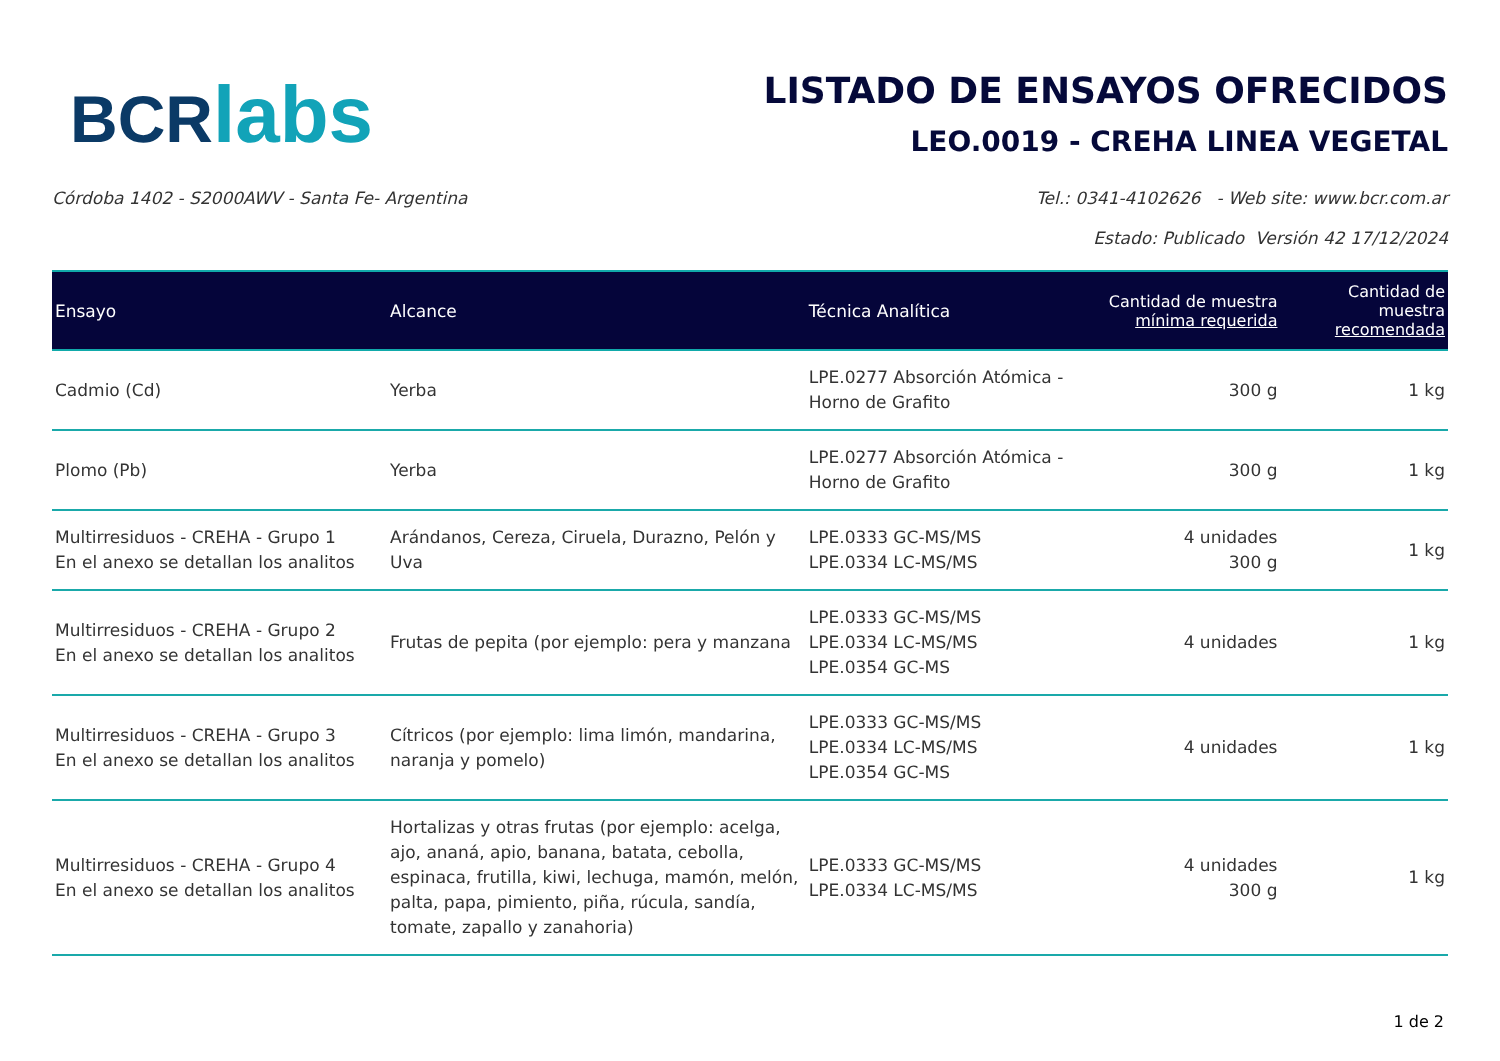BCR labs
LISTADO DE ENSAYOS OFRECIDOS
LEO.0019 - CREHA LINEA VEGETAL
Córdoba 1402 - S2000AWV - Santa Fe- Argentina Tel.: 0341-4102626 - Web site: www.bcr.com.ar
Estado: Publicado Versión 42 17/12/2024
| Ensayo | Alcance | Técnica Analítica | Cantidad de muestra mínima requerida | Cantidad de muestra recomendada |
| --- | --- | --- | --- | --- |
| Cadmio (Cd) | Yerba | LPE.0277 Absorción Atómica - Horno de Grafito | 300 g | 1 kg |
| Plomo (Pb) | Yerba | LPE.0277 Absorción Atómica - Horno de Grafito | 300 g | 1 kg |
| Multirresiduos - CREHA - Grupo 1 En el anexo se detallan los analitos | Arándanos, Cereza, Ciruela, Durazno, Pelón y Uva | LPE.0333 GC-MS/MS LPE.0334 LC-MS/MS | 4 unidades 300 g | 1 kg |
| Multirresiduos - CREHA - Grupo 2 En el anexo se detallan los analitos | Frutas de pepita (por ejemplo: pera y manzana | LPE.0333 GC-MS/MS LPE.0334 LC-MS/MS LPE.0354 GC-MS | 4 unidades | 1 kg |
| Multirresiduos - CREHA - Grupo 3 En el anexo se detallan los analitos | Cítricos (por ejemplo: lima limón, mandarina, naranja y pomelo) | LPE.0333 GC-MS/MS LPE.0334 LC-MS/MS LPE.0354 GC-MS | 4 unidades | 1 kg |
| Multirresiduos - CREHA - Grupo 4 En el anexo se detallan los analitos | Hortalizas y otras frutas (por ejemplo: acelga, ajo, ananá, apio, banana, batata, cebolla, espinaca, frutilla, kiwi, lechuga, mamón, melón, palta, papa, pimiento, piña, rúcula, sandía, tomate, zapallo y zanahoria) | LPE.0333 GC-MS/MS LPE.0334 LC-MS/MS | 4 unidades 300 g | 1 kg |
1 de 2